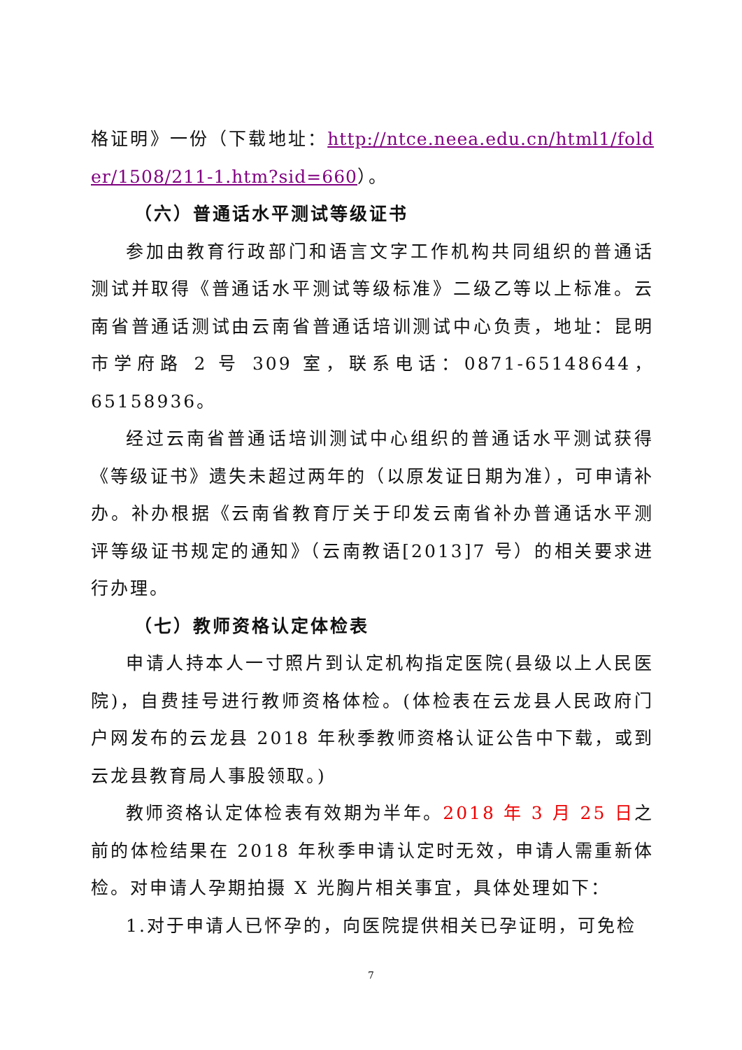格证明》一份（下载地址：http://ntce.neea.edu.cn/html1/folder/1508/211-1.htm?sid=660）。
（六）普通话水平测试等级证书
参加由教育行政部门和语言文字工作机构共同组织的普通话测试并取得《普通话水平测试等级标准》二级乙等以上标准。云南省普通话测试由云南省普通话培训测试中心负责，地址：昆明市学府路 2 号 309 室，联系电话：0871-65148644，65158936。
经过云南省普通话培训测试中心组织的普通话水平测试获得《等级证书》遗失未超过两年的（以原发证日期为准），可申请补办。补办根据《云南省教育厅关于印发云南省补办普通话水平测评等级证书规定的通知》（云南教语[2013]7 号）的相关要求进行办理。
（七）教师资格认定体检表
申请人持本人一寸照片到认定机构指定医院(县级以上人民医院)，自费挂号进行教师资格体检。(体检表在云龙县人民政府门户网发布的云龙县 2018 年秋季教师资格认证公告中下载，或到云龙县教育局人事股领取。)
教师资格认定体检表有效期为半年。2018 年 3 月 25 日之前的体检结果在 2018 年秋季申请认定时无效，申请人需重新体检。对申请人孕期拍摄 X 光胸片相关事宜，具体处理如下：
1.对于申请人已怀孕的，向医院提供相关已孕证明，可免检
7